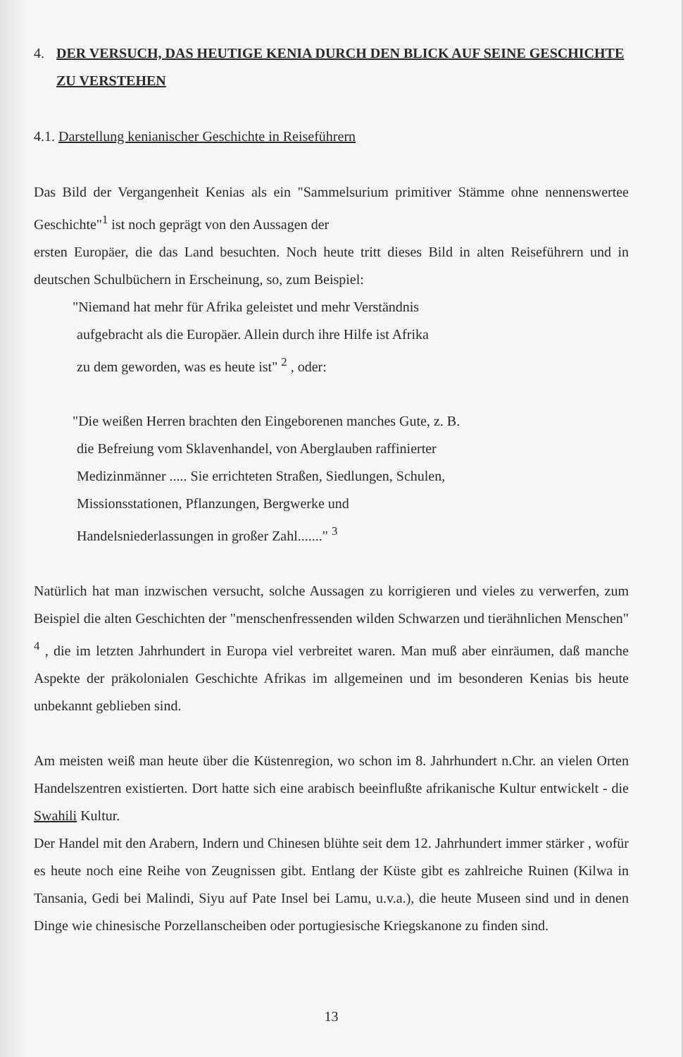4. DER VERSUCH, DAS HEUTIGE KENIA DURCH DEN BLICK AUF SEINE GESCHICHTE ZU VERSTEHEN
4.1. Darstellung kenianischer Geschichte in Reiseführern
Das Bild der Vergangenheit Kenias als ein "Sammelsurium primitiver Stämme ohne nennenswertee Geschichte"<sup>1</sup> ist noch geprägt von den Aussagen der
ersten Europäer, die das Land besuchten. Noch heute tritt dieses Bild in alten Reiseführern und in deutschen Schulbüchern in Erscheinung, so, zum Beispiel:
"Niemand hat mehr für Afrika geleistet und mehr Verständnis
aufgebracht als die Europäer. Allein durch ihre Hilfe ist Afrika
zu dem geworden, was es heute ist" <sup>2</sup> , oder:
"Die weißen Herren brachten den Eingeborenen manches Gute, z. B.
die Befreiung vom Sklavenhandel, von Aberglauben raffinierter
Medizinmänner ..... Sie errichteten Straßen, Siedlungen, Schulen,
Missionsstationen, Pflanzungen, Bergwerke und
Handelsniederlassungen in großer Zahl......." <sup>3</sup>
Natürlich hat man inzwischen versucht, solche Aussagen zu korrigieren und vieles zu verwerfen, zum Beispiel die alten Geschichten der "menschenfressenden wilden Schwarzen und tierähnlichen Menschen" <sup>4</sup> , die im letzten Jahrhundert in Europa viel verbreitet waren. Man muß aber einräumen, daß manche Aspekte der präkolonialen Geschichte Afrikas im allgemeinen und im besonderen Kenias bis heute unbekannt geblieben sind.
Am meisten weiß man heute über die Küstenregion, wo schon im 8. Jahrhundert n.Chr. an vielen Orten Handelszentren existierten. Dort hatte sich eine arabisch beeinflußte afrikanische Kultur entwickelt - die Swahili Kultur.
Der Handel mit den Arabern, Indern und Chinesen blühte seit dem 12. Jahrhundert immer stärker , wofür es heute noch eine Reihe von Zeugnissen gibt. Entlang der Küste gibt es zahlreiche Ruinen (Kilwa in Tansania, Gedi bei Malindi, Siyu auf Pate Insel bei Lamu, u.v.a.), die heute Museen sind und in denen Dinge wie chinesische Porzellanscheiben oder portugiesische Kriegskanone zu finden sind.
13